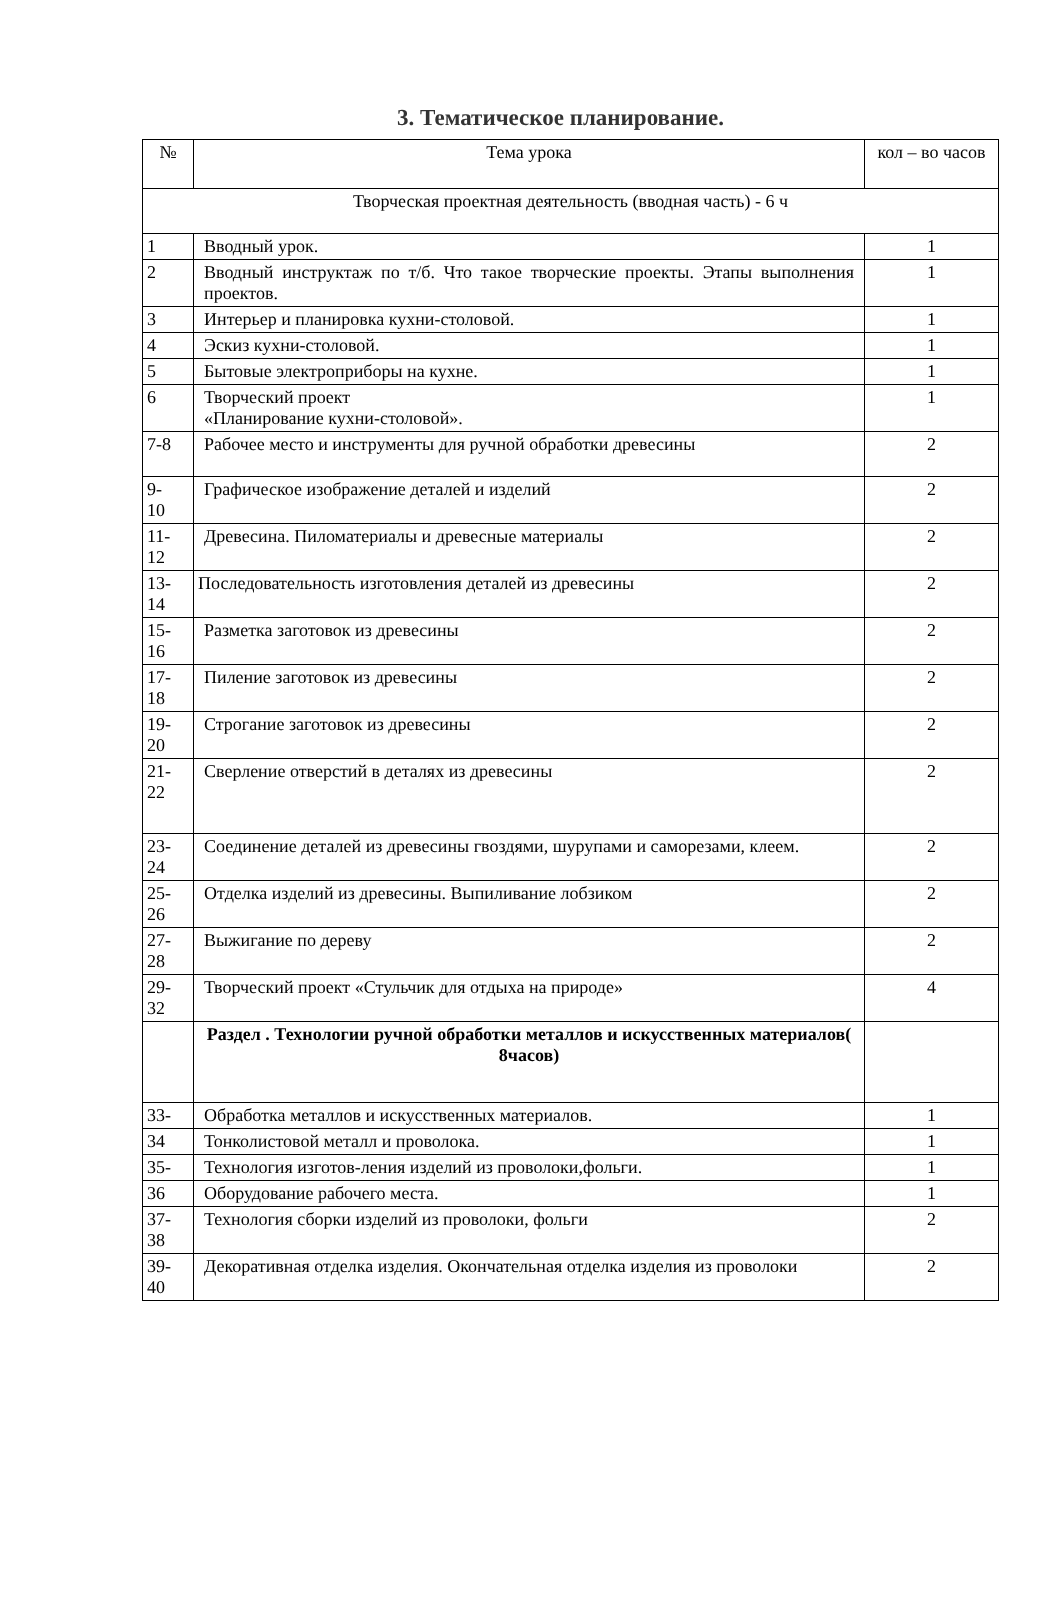3. Тематическое планирование.
| № | Тема урока | кол – во часов |
| --- | --- | --- |
| Творческая проектная деятельность (вводная часть) - 6 ч | | |
| 1 | Вводный урок. | 1 |
| 2 | Вводный инструктаж по т/б. Что такое творческие проекты. Этапы выполнения проектов. | 1 |
| 3 | Интерьер и планировка кухни-столовой. | 1 |
| 4 | Эскиз кухни-столовой. | 1 |
| 5 | Бытовые электроприборы на кухне. | 1 |
| 6 | Творческий проект «Планирование кухни-столовой». | 1 |
| 7-8 | Рабочее место и инструменты для ручной обработки древесины | 2 |
| 9- 10 | Графическое изображение деталей и изделий | 2 |
| 11- 12 | Древесина. Пиломатериалы и древесные материалы | 2 |
| 13- 14 | Последовательность изготовления деталей из древесины | 2 |
| 15- 16 | Разметка заготовок из древесины | 2 |
| 17- 18 | Пиление заготовок из древесины | 2 |
| 19- 20 | Строгание заготовок из древесины | 2 |
| 21- 22 | Сверление отверстий в деталях из древесины | 2 |
| 23- 24 | Соединение деталей из древесины гвоздями, шурупами и саморезами, клеем. | 2 |
| 25- 26 | Отделка изделий из древесины. Выпиливание лобзиком | 2 |
| 27- 28 | Выжигание по дереву | 2 |
| 29- 32 | Творческий проект «Стульчик для отдыха на природе» | 4 |
| | Раздел . Технологии ручной обработки металлов и искусственных материалов( 8часов) | |
| 33- | Обработка металлов и искусственных материалов. | 1 |
| 34 | Тонколистовой металл и проволока. | 1 |
| 35- | Технология изготов-ления изделий из проволоки,фольги. | 1 |
| 36 | Оборудование рабочего места. | 1 |
| 37- 38 | Технология сборки изделий из проволоки, фольги | 2 |
| 39- 40 | Декоративная отделка изделия. Окончательная отделка изделия из проволоки | 2 |